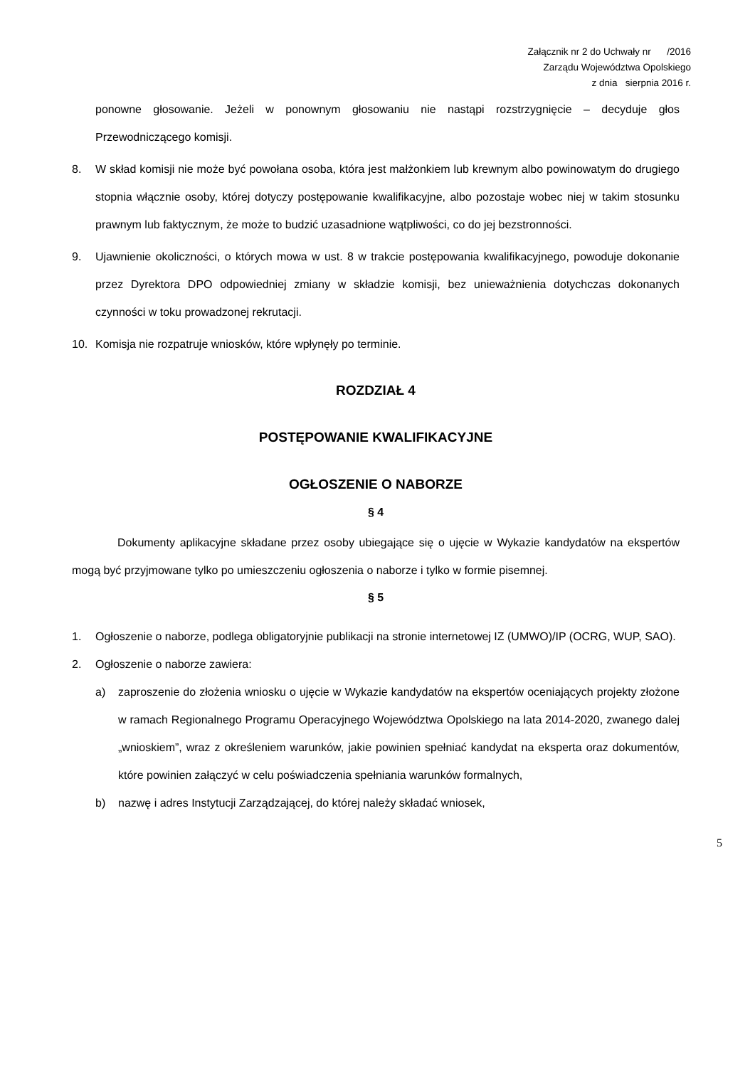Załącznik nr 2 do Uchwały nr /2016
Zarządu Województwa Opolskiego
z dnia sierpnia 2016 r.
ponowne głosowanie. Jeżeli w ponownym głosowaniu nie nastąpi rozstrzygnięcie – decyduje głos Przewodniczącego komisji.
8. W skład komisji nie może być powołana osoba, która jest małżonkiem lub krewnym albo powinowatym do drugiego stopnia włącznie osoby, której dotyczy postępowanie kwalifikacyjne, albo pozostaje wobec niej w takim stosunku prawnym lub faktycznym, że może to budzić uzasadnione wątpliwości, co do jej bezstronności.
9. Ujawnienie okoliczności, o których mowa w ust. 8 w trakcie postępowania kwalifikacyjnego, powoduje dokonanie przez Dyrektora DPO odpowiedniej zmiany w składzie komisji, bez unieważnienia dotychczas dokonanych czynności w toku prowadzonej rekrutacji.
10. Komisja nie rozpatruje wniosków, które wpłynęły po terminie.
ROZDZIAŁ 4
POSTĘPOWANIE KWALIFIKACYJNE
OGŁOSZENIE O NABORZE
§ 4
Dokumenty aplikacyjne składane przez osoby ubiegające się o ujęcie w Wykazie kandydatów na ekspertów mogą być przyjmowane tylko po umieszczeniu ogłoszenia o naborze i tylko w formie pisemnej.
§ 5
1. Ogłoszenie o naborze, podlega obligatoryjnie publikacji na stronie internetowej IZ (UMWO)/IP (OCRG, WUP, SAO).
2. Ogłoszenie o naborze zawiera:
a) zaproszenie do złożenia wniosku o ujęcie w Wykazie kandydatów na ekspertów oceniających projekty złożone w ramach Regionalnego Programu Operacyjnego Województwa Opolskiego na lata 2014-2020, zwanego dalej „wnioskiem”, wraz z określeniem warunków, jakie powinien spełniać kandydat na eksperta oraz dokumentów, które powinien załączyć w celu poświadczenia spełniania warunków formalnych,
b) nazwę i adres Instytucji Zarządzającej, do której należy składać wniosek,
5